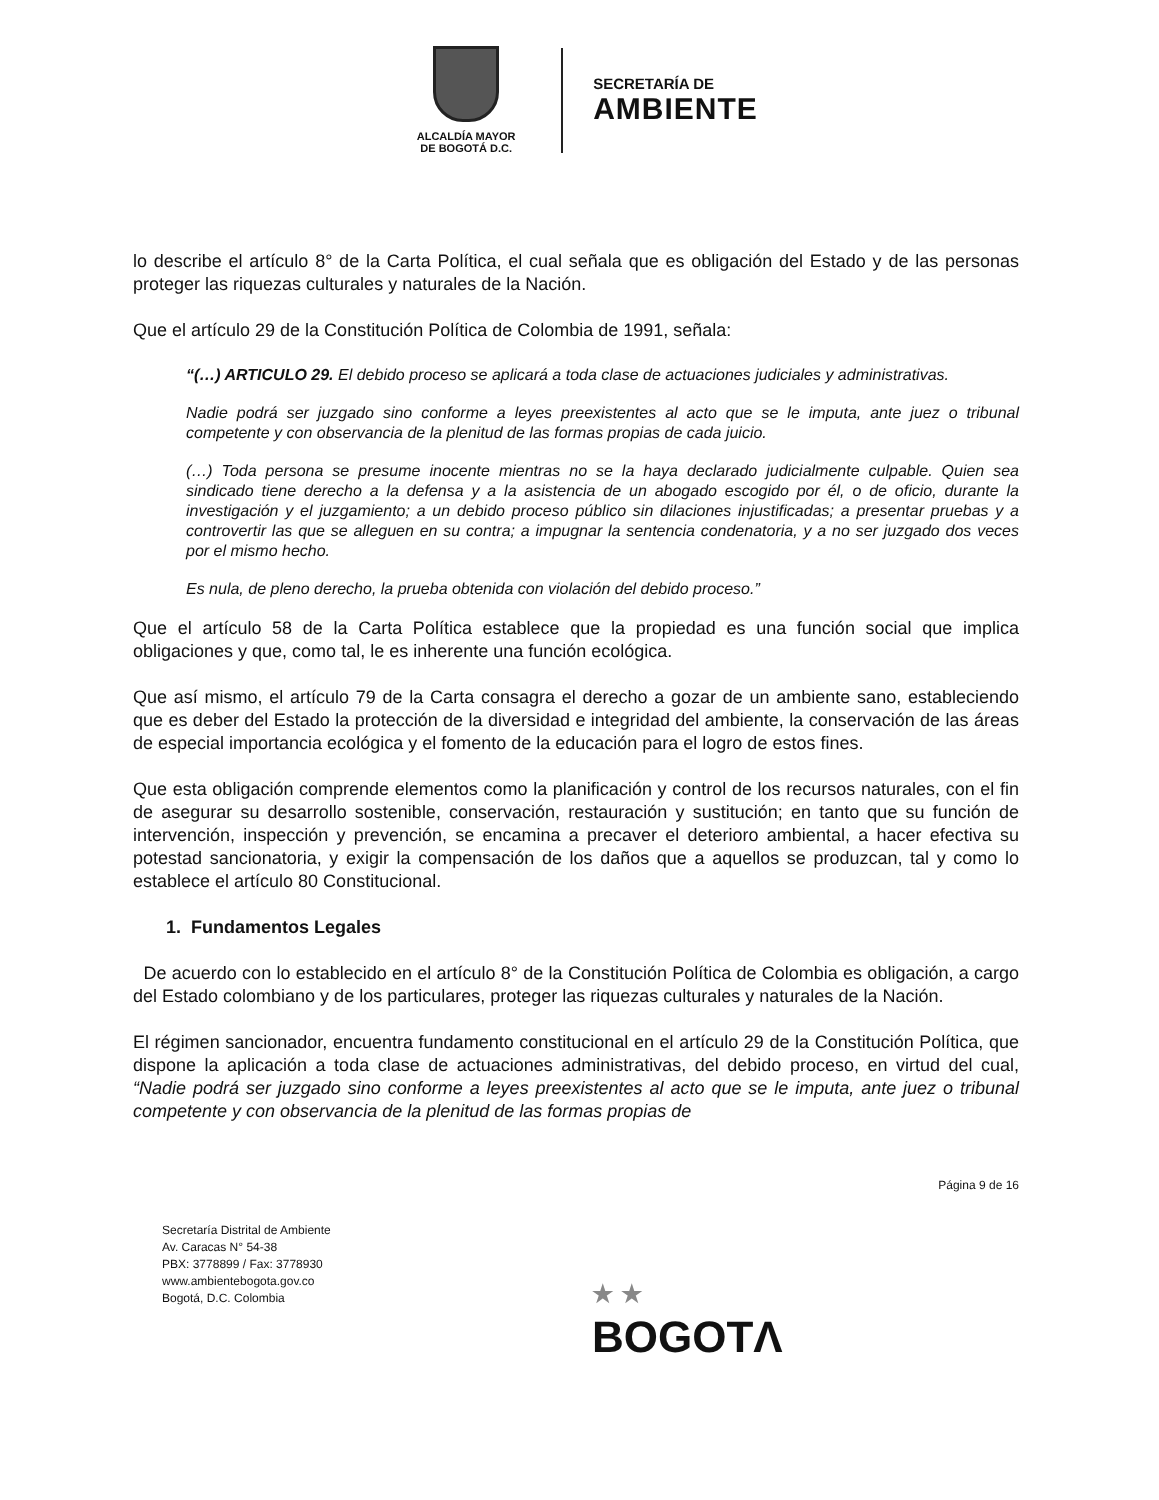ALCALDÍA MAYOR
DE BOGOTÁ D.C.
SECRETARÍA DE
AMBIENTE
lo describe el artículo 8° de la Carta Política, el cual señala que es obligación del Estado y de las personas proteger las riquezas culturales y naturales de la Nación.
Que el artículo 29 de la Constitución Política de Colombia de 1991, señala:
“(…) ARTICULO 29. El debido proceso se aplicará a toda clase de actuaciones judiciales y administrativas.
Nadie podrá ser juzgado sino conforme a leyes preexistentes al acto que se le imputa, ante juez o tribunal competente y con observancia de la plenitud de las formas propias de cada juicio.
(…) Toda persona se presume inocente mientras no se la haya declarado judicialmente culpable. Quien sea sindicado tiene derecho a la defensa y a la asistencia de un abogado escogido por él, o de oficio, durante la investigación y el juzgamiento; a un debido proceso público sin dilaciones injustificadas; a presentar pruebas y a controvertir las que se alleguen en su contra; a impugnar la sentencia condenatoria, y a no ser juzgado dos veces por el mismo hecho.
Es nula, de pleno derecho, la prueba obtenida con violación del debido proceso.”
Que el artículo 58 de la Carta Política establece que la propiedad es una función social que implica obligaciones y que, como tal, le es inherente una función ecológica.
Que así mismo, el artículo 79 de la Carta consagra el derecho a gozar de un ambiente sano, estableciendo que es deber del Estado la protección de la diversidad e integridad del ambiente, la conservación de las áreas de especial importancia ecológica y el fomento de la educación para el logro de estos fines.
Que esta obligación comprende elementos como la planificación y control de los recursos naturales, con el fin de asegurar su desarrollo sostenible, conservación, restauración y sustitución; en tanto que su función de intervención, inspección y prevención, se encamina a precaver el deterioro ambiental, a hacer efectiva su potestad sancionatoria, y exigir la compensación de los daños que a aquellos se produzcan, tal y como lo establece el artículo 80 Constitucional.
1. Fundamentos Legales
De acuerdo con lo establecido en el artículo 8° de la Constitución Política de Colombia es obligación, a cargo del Estado colombiano y de los particulares, proteger las riquezas culturales y naturales de la Nación.
El régimen sancionador, encuentra fundamento constitucional en el artículo 29 de la Constitución Política, que dispone la aplicación a toda clase de actuaciones administrativas, del debido proceso, en virtud del cual, “Nadie podrá ser juzgado sino conforme a leyes preexistentes al acto que se le imputa, ante juez o tribunal competente y con observancia de la plenitud de las formas propias de
Página 9 de 16
Secretaría Distrital de Ambiente
Av. Caracas N° 54-38
PBX: 3778899 / Fax: 3778930
www.ambientebogota.gov.co
Bogotá, D.C. Colombia
★ ★
BOGOTΛ